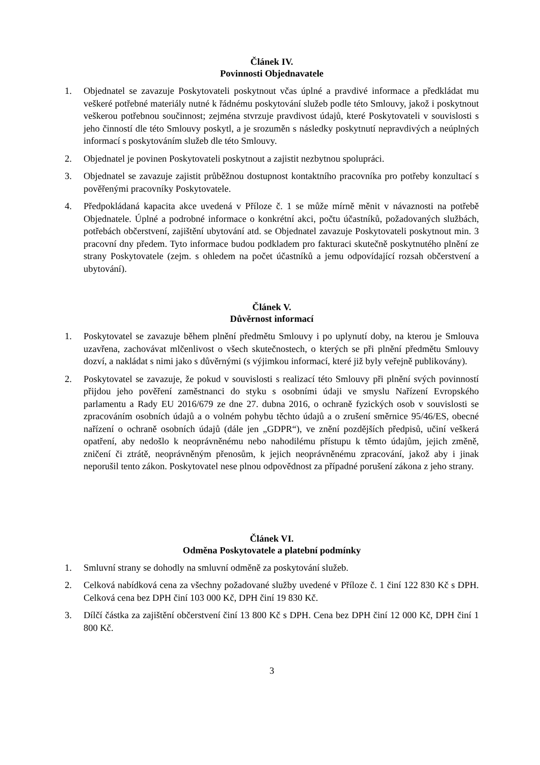Článek IV.
Povinnosti Objednavatele
1. Objednatel se zavazuje Poskytovateli poskytnout včas úplné a pravdivé informace a předkládat mu veškeré potřebné materiály nutné k řádnému poskytování služeb podle této Smlouvy, jakož i poskytnout veškerou potřebnou součinnost; zejména stvrzuje pravdivost údajů, které Poskytovateli v souvislosti s jeho činností dle této Smlouvy poskytl, a je srozuměn s následky poskytnutí nepravdivých a neúplných informací s poskytováním služeb dle této Smlouvy.
2. Objednatel je povinen Poskytovateli poskytnout a zajistit nezbytnou spolupráci.
3. Objednatel se zavazuje zajistit průběžnou dostupnost kontaktního pracovníka pro potřeby konzultací s pověřenými pracovníky Poskytovatele.
4. Předpokládaná kapacita akce uvedená v Příloze č. 1 se může mírně měnit v návaznosti na potřebě Objednatele. Úplné a podrobné informace o konkrétní akci, počtu účastníků, požadovaných službách, potřebách občerstvení, zajištění ubytování atd. se Objednatel zavazuje Poskytovateli poskytnout min. 3 pracovní dny předem. Tyto informace budou podkladem pro fakturaci skutečně poskytnutého plnění ze strany Poskytovatele (zejm. s ohledem na počet účastníků a jemu odpovídající rozsah občerstvení a ubytování).
Článek V.
Důvěrnost informací
1. Poskytovatel se zavazuje během plnění předmětu Smlouvy i po uplynutí doby, na kterou je Smlouva uzavřena, zachovávat mlčenlivost o všech skutečnostech, o kterých se při plnění předmětu Smlouvy dozví, a nakládat s nimi jako s důvěrnými (s výjimkou informací, které již byly veřejně publikovány).
2. Poskytovatel se zavazuje, že pokud v souvislosti s realizací této Smlouvy při plnění svých povinností přijdou jeho pověření zaměstnanci do styku s osobními údaji ve smyslu Nařízení Evropského parlamentu a Rady EU 2016/679 ze dne 27. dubna 2016, o ochraně fyzických osob v souvislosti se zpracováním osobních údajů a o volném pohybu těchto údajů a o zrušení směrnice 95/46/ES, obecné nařízení o ochraně osobních údajů (dále jen „GDPR“), ve znění pozdějších předpisů, učiní veškerá opatření, aby nedošlo k neoprávněnému nebo nahodilému přístupu k těmto údajům, jejich změně, zničení či ztrátě, neoprávněným přenosům, k jejich neoprávněnému zpracování, jakož aby i jinak neporušil tento zákon. Poskytovatel nese plnou odpovědnost za případné porušení zákona z jeho strany.
Článek VI.
Odměna Poskytovatele a platební podmínky
1. Smluvní strany se dohodly na smluvní odměně za poskytování služeb.
2. Celková nabídková cena za všechny požadované služby uvedené v Příloze č. 1 činí 122 830 Kč s DPH. Celková cena bez DPH činí 103 000 Kč, DPH činí 19 830 Kč.
3. Dílčí částka za zajištění občerstvení činí 13 800 Kč s DPH. Cena bez DPH činí 12 000 Kč, DPH činí 1 800 Kč.
3